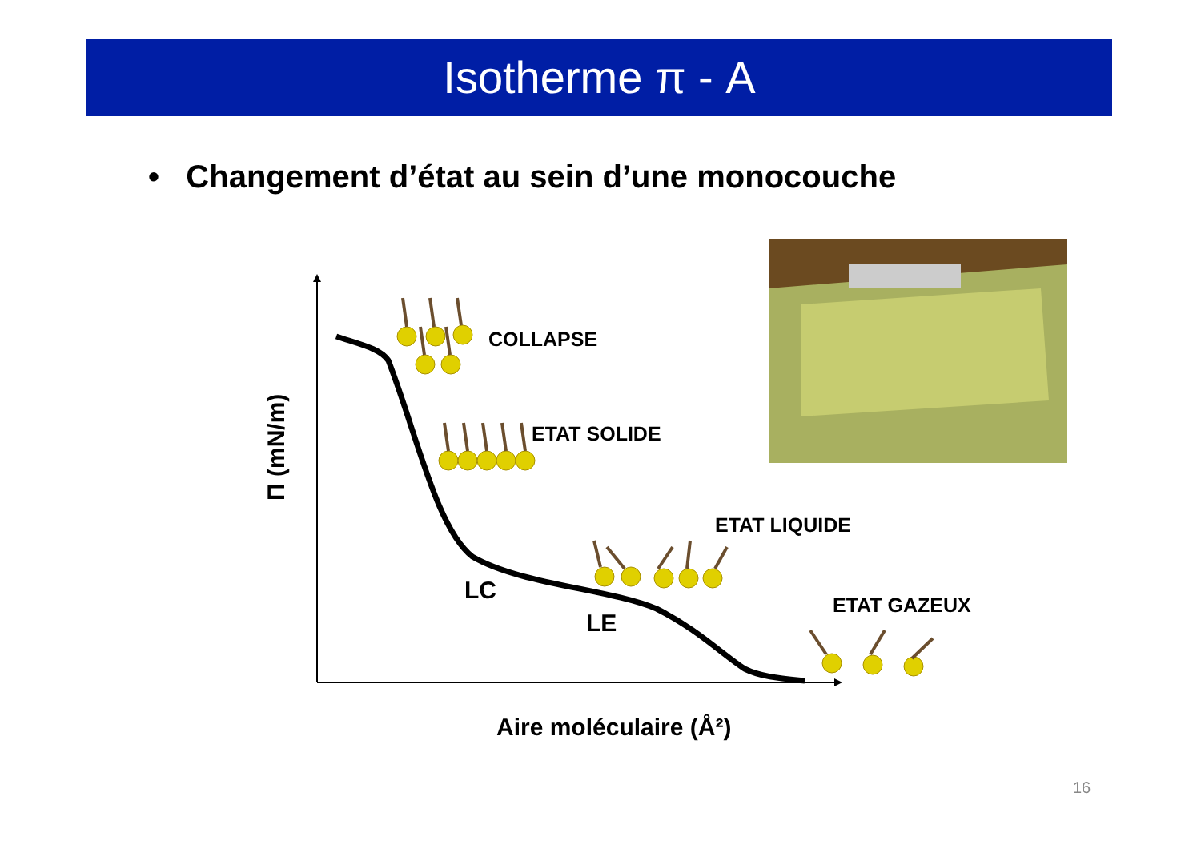Isotherme π - A
• Changement d’état au sein d’une monocouche
COLLAPSE
ETAT SOLIDE
ETAT LIQUIDE
ETAT GAZEUX
LC
LE
Aire moléculaire (Å²)
Π (mN/m)
16